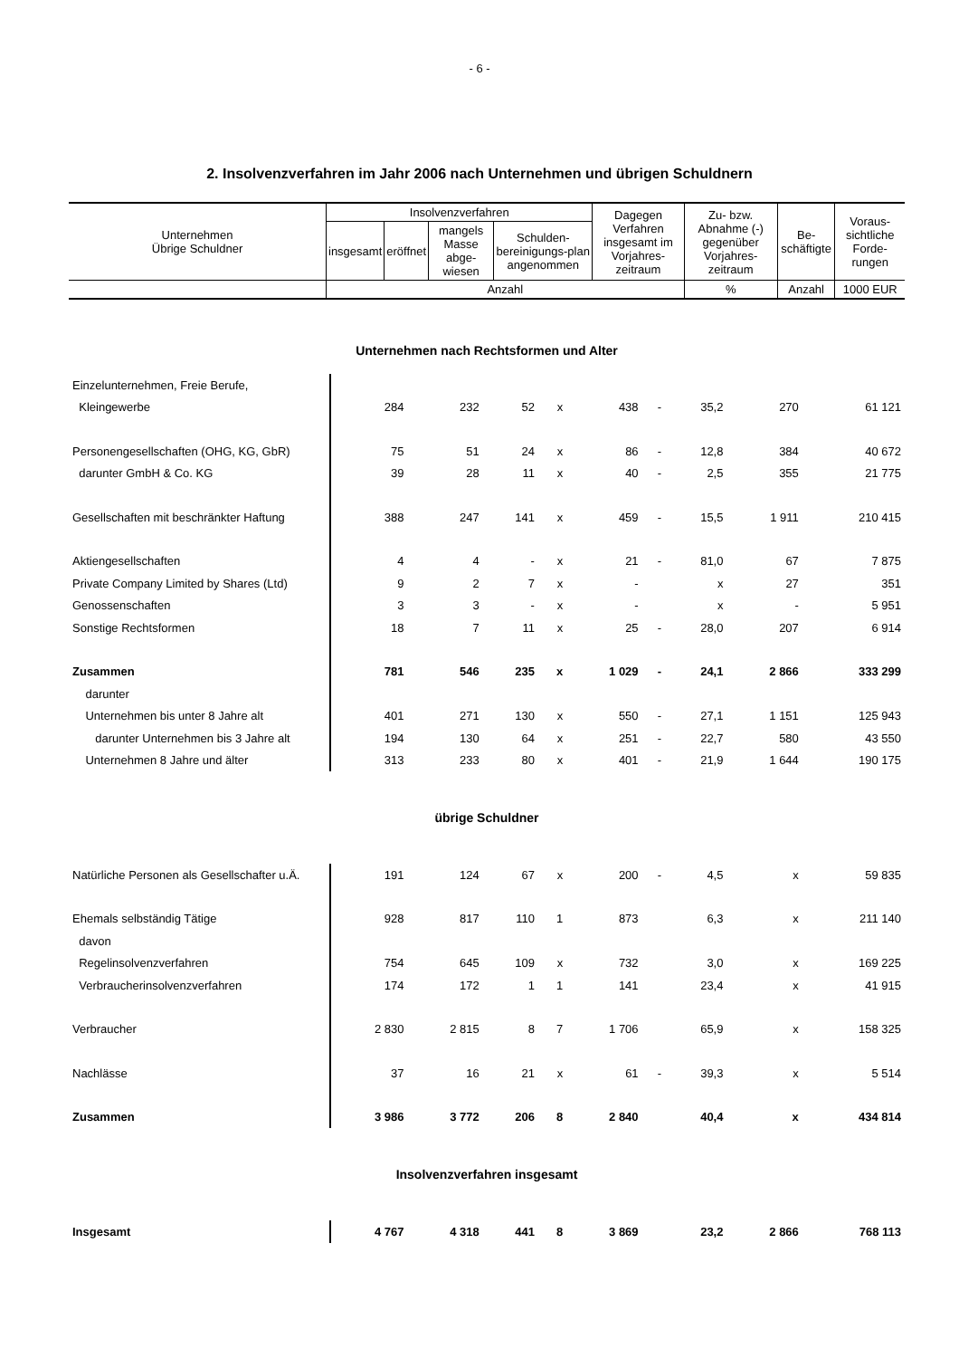- 6 -
2. Insolvenzverfahren im Jahr 2006 nach Unternehmen und übrigen Schuldnern
| Unternehmen Übrige Schuldner | Insolvenzverfahren | | | | Dagegen Verfahren insgesamt im Vorjahres-zeitraum | Zu- bzw. Abnahme (-) gegenüber Vorjahres-zeitraum | Be-schäftigte | Voraus-sichtliche Forde-rungen |
| --- | --- | --- | --- | --- | --- | --- | --- | --- |
| | insgesamt | eröffnet | mangels Masse abge-wiesen | Schulden-bereinigungs-plan angenommen | | | | |
| | Anzahl | | | | | % | Anzahl | 1000 EUR |
| Unternehmen nach Rechtsformen und Alter | | | | | | | | | |
| Einzelunternehmen, Freie Berufe, | | | | | | | | | |
| Kleingewerbe | 284 | 232 | 52 | x | 438 | - | 35,2 | 270 | 61 121 |
| Personengesellschaften (OHG, KG, GbR) | 75 | 51 | 24 | x | 86 | - | 12,8 | 384 | 40 672 |
| darunter GmbH & Co. KG | 39 | 28 | 11 | x | 40 | - | 2,5 | 355 | 21 775 |
| Gesellschaften mit beschränkter Haftung | 388 | 247 | 141 | x | 459 | - | 15,5 | 1 911 | 210 415 |
| Aktiengesellschaften | 4 | 4 | - | x | 21 | - | 81,0 | 67 | 7 875 |
| Private Company Limited by Shares (Ltd) | 9 | 2 | 7 | x | - | | x | 27 | 351 |
| Genossenschaften | 3 | 3 | - | x | - | | x | - | 5 951 |
| Sonstige Rechtsformen | 18 | 7 | 11 | x | 25 | - | 28,0 | 207 | 6 914 |
| Zusammen | 781 | 546 | 235 | x | 1 029 | - | 24,1 | 2 866 | 333 299 |
| darunter | | | | | | | | | |
| Unternehmen bis unter 8 Jahre alt | 401 | 271 | 130 | x | 550 | - | 27,1 | 1 151 | 125 943 |
| darunter Unternehmen bis 3 Jahre alt | 194 | 130 | 64 | x | 251 | - | 22,7 | 580 | 43 550 |
| Unternehmen 8 Jahre und älter | 313 | 233 | 80 | x | 401 | - | 21,9 | 1 644 | 190 175 |
| übrige Schuldner | | | | | | | | | |
| Natürliche Personen als Gesellschafter u.Ä. | 191 | 124 | 67 | x | 200 | - | 4,5 | x | 59 835 |
| Ehemals selbständig Tätige | 928 | 817 | 110 | 1 | 873 | | 6,3 | x | 211 140 |
| davon | | | | | | | | | |
| Regelinsolvenzverfahren | 754 | 645 | 109 | x | 732 | | 3,0 | x | 169 225 |
| Verbraucherinsolvenzverfahren | 174 | 172 | 1 | 1 | 141 | | 23,4 | x | 41 915 |
| Verbraucher | 2 830 | 2 815 | 8 | 7 | 1 706 | | 65,9 | x | 158 325 |
| Nachlässe | 37 | 16 | 21 | x | 61 | - | 39,3 | x | 5 514 |
| Zusammen | 3 986 | 3 772 | 206 | 8 | 2 840 | | 40,4 | x | 434 814 |
| Insolvenzverfahren insgesamt | | | | | | | | | |
| Insgesamt | 4 767 | 4 318 | 441 | 8 | 3 869 | | 23,2 | 2 866 | 768 113 |